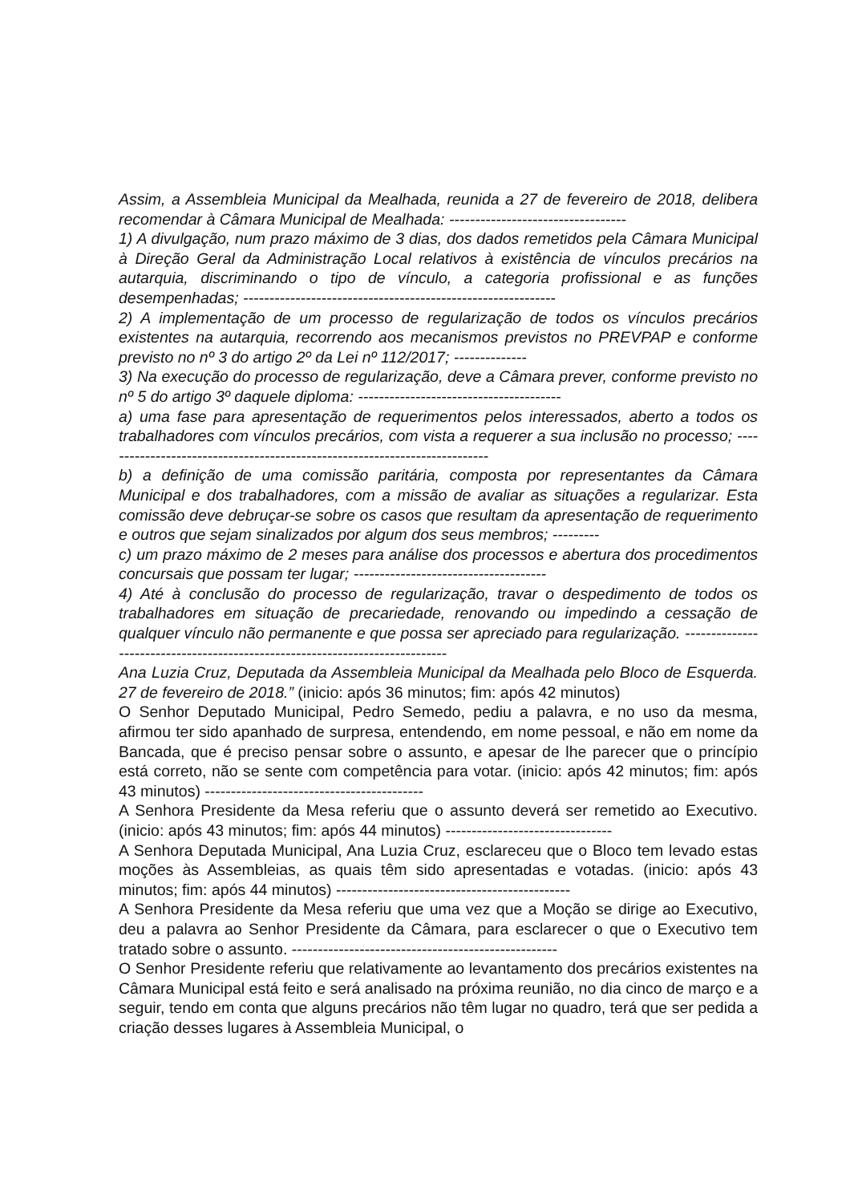Assim, a Assembleia Municipal da Mealhada, reunida a 27 de fevereiro de 2018, delibera recomendar à Câmara Municipal de Mealhada: ----------------------------------
1) A divulgação, num prazo máximo de 3 dias, dos dados remetidos pela Câmara Municipal à Direção Geral da Administração Local relativos à existência de vínculos precários na autarquia, discriminando o tipo de vínculo, a categoria profissional e as funções desempenhadas; ------------------------------------------------------------
2) A implementação de um processo de regularização de todos os vínculos precários existentes na autarquia, recorrendo aos mecanismos previstos no PREVPAP e conforme previsto no nº 3 do artigo 2º da Lei nº 112/2017; --------------
3) Na execução do processo de regularização, deve a Câmara prever, conforme previsto no nº 5 do artigo 3º daquele diploma: ---------------------------------------
a) uma fase para apresentação de requerimentos pelos interessados, aberto a todos os trabalhadores com vínculos precários, com vista a requerer a sua inclusão no processo; ---------------------------------------------------------------------------
b) a definição de uma comissão paritária, composta por representantes da Câmara Municipal e dos trabalhadores, com a missão de avaliar as situações a regularizar. Esta comissão deve debruçar-se sobre os casos que resultam da apresentação de requerimento e outros que sejam sinalizados por algum dos seus membros; ---------
c) um prazo máximo de 2 meses para análise dos processos e abertura dos procedimentos concursais que possam ter lugar; -------------------------------------
4) Até à conclusão do processo de regularização, travar o despedimento de todos os trabalhadores em situação de precariedade, renovando ou impedindo a cessação de qualquer vínculo não permanente e que possa ser apreciado para regularização. -----------------------------------------------------------------------------
Ana Luzia Cruz, Deputada da Assembleia Municipal da Mealhada pelo Bloco de Esquerda. 27 de fevereiro de 2018.” (inicio: após 36 minutos; fim: após 42 minutos)
O Senhor Deputado Municipal, Pedro Semedo, pediu a palavra, e no uso da mesma, afirmou ter sido apanhado de surpresa, entendendo, em nome pessoal, e não em nome da Bancada, que é preciso pensar sobre o assunto, e apesar de lhe parecer que o princípio está correto, não se sente com competência para votar. (inicio: após 42 minutos; fim: após 43 minutos) ------------------------------------------
A Senhora Presidente da Mesa referiu que o assunto deverá ser remetido ao Executivo. (inicio: após 43 minutos; fim: após 44 minutos) --------------------------------
A Senhora Deputada Municipal, Ana Luzia Cruz, esclareceu que o Bloco tem levado estas moções às Assembleias, as quais têm sido apresentadas e votadas. (inicio: após 43 minutos; fim: após 44 minutos) ---------------------------------------------
A Senhora Presidente da Mesa referiu que uma vez que a Moção se dirige ao Executivo, deu a palavra ao Senhor Presidente da Câmara, para esclarecer o que o Executivo tem tratado sobre o assunto. ---------------------------------------------------
O Senhor Presidente referiu que relativamente ao levantamento dos precários existentes na Câmara Municipal está feito e será analisado na próxima reunião, no dia cinco de março e a seguir, tendo em conta que alguns precários não têm lugar no quadro, terá que ser pedida a criação desses lugares à Assembleia Municipal, o